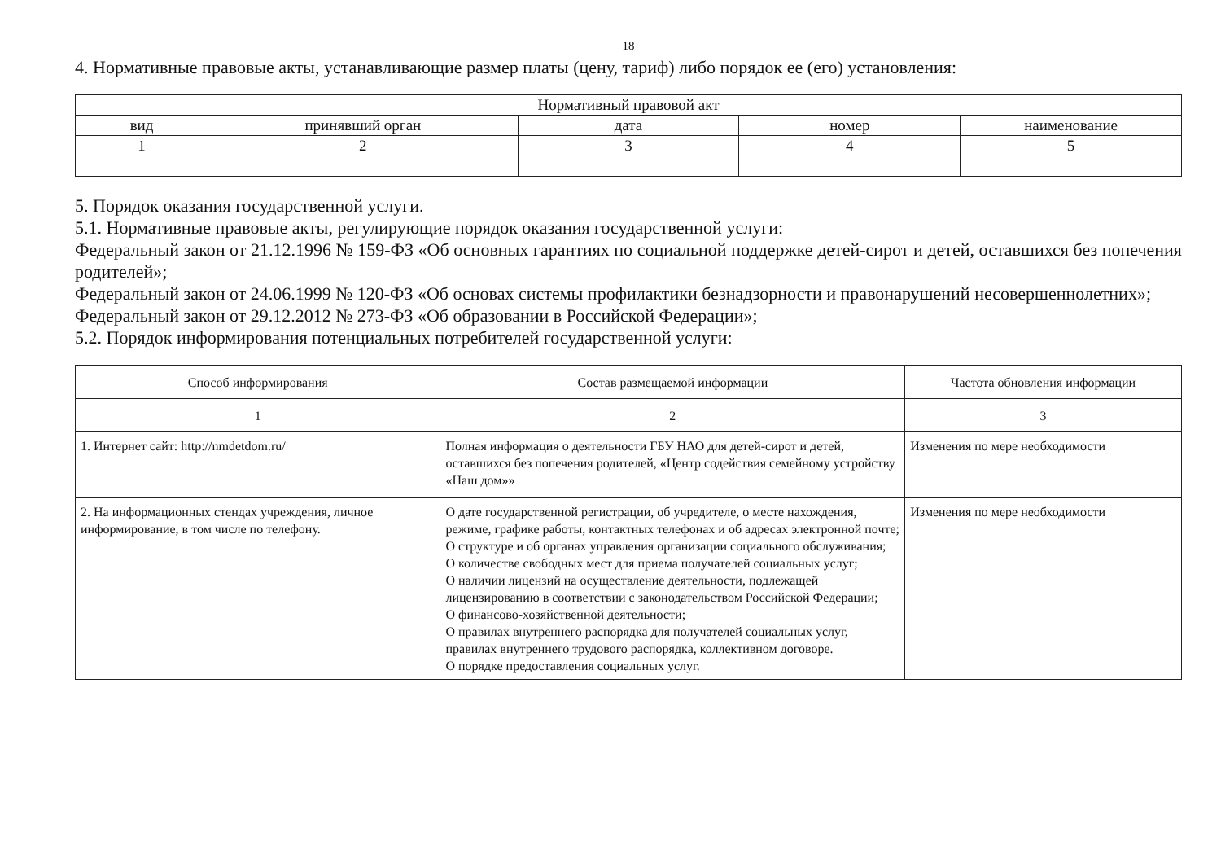18
4. Нормативные правовые акты, устанавливающие размер платы (цену, тариф) либо порядок ее (его) установления:
| Нормативный правовой акт | | | | |
| --- | --- | --- | --- | --- |
| вид | принявший орган | дата | номер | наименование |
| 1 | 2 | 3 | 4 | 5 |
5. Порядок оказания государственной услуги.
5.1. Нормативные правовые акты, регулирующие порядок оказания государственной услуги:
Федеральный закон от 21.12.1996 № 159-ФЗ «Об основных гарантиях по социальной поддержке детей-сирот и детей, оставшихся без попечения родителей»;
Федеральный закон от 24.06.1999 № 120-ФЗ «Об основах системы профилактики безнадзорности и правонарушений несовершеннолетних»;
Федеральный закон от 29.12.2012 № 273-ФЗ «Об образовании в Российской Федерации»;
5.2. Порядок информирования потенциальных потребителей государственной услуги:
| Способ информирования | Состав размещаемой информации | Частота обновления информации |
| --- | --- | --- |
| 1 | 2 | 3 |
| 1. Интернет сайт: http://nmdetdom.ru/ | Полная информация о деятельности ГБУ НАО для детей-сирот и детей, оставшихся без попечения родителей, «Центр содействия семейному устройству «Наш дом»» | Изменения по мере необходимости |
| 2. На информационных стендах учреждения, личное информирование, в том числе по телефону. | О дате государственной регистрации, об учредителе, о месте нахождения, режиме, графике работы, контактных телефонах и об адресах электронной почте; О структуре и об органах управления организации социального обслуживания; О количестве свободных мест для приема получателей социальных услуг; О наличии лицензий на осуществление деятельности, подлежащей лицензированию в соответствии с законодательством Российской Федерации; О финансово-хозяйственной деятельности; О правилах внутреннего распорядка для получателей социальных услуг, правилах внутреннего трудового распорядка, коллективном договоре. О порядке предоставления социальных услуг. | Изменения по мере необходимости |